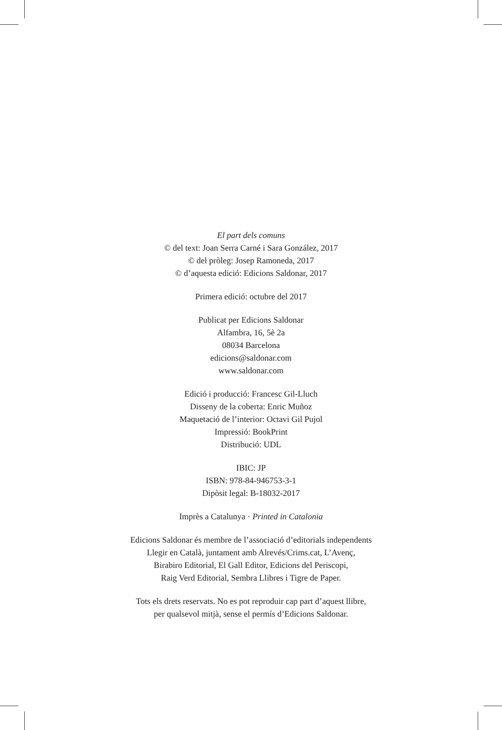El part dels comuns
© del text: Joan Serra Carné i Sara González, 2017
© del pròleg: Josep Ramoneda, 2017
© d’aquesta edició: Edicions Saldonar, 2017
Primera edició: octubre del 2017
Publicat per Edicions Saldonar
Alfambra, 16, 5è 2a
08034 Barcelona
edicions@saldonar.com
www.saldonar.com
Edició i producció: Francesc Gil-Lluch
Disseny de la coberta: Enric Muñoz
Maquetació de l’interior: Octavi Gil Pujol
Impressió: BookPrint
Distribució: UDL
IBIC: JP
ISBN: 978-84-946753-3-1
Dipòsit legal: B-18032-2017
Imprès a Catalunya · Printed in Catalonia
Edicions Saldonar és membre de l’associació d’editorials independents
Llegir en Català, juntament amb Alrevés/Crims.cat, L’Avenç,
Birabiro Editorial, El Gall Editor, Edicions del Periscopi,
Raig Verd Editorial, Sembra Llibres i Tigre de Paper.
Tots els drets reservats. No es pot reproduir cap part d’aquest llibre,
per qualsevol mitjà, sense el permís d’Edicions Saldonar.